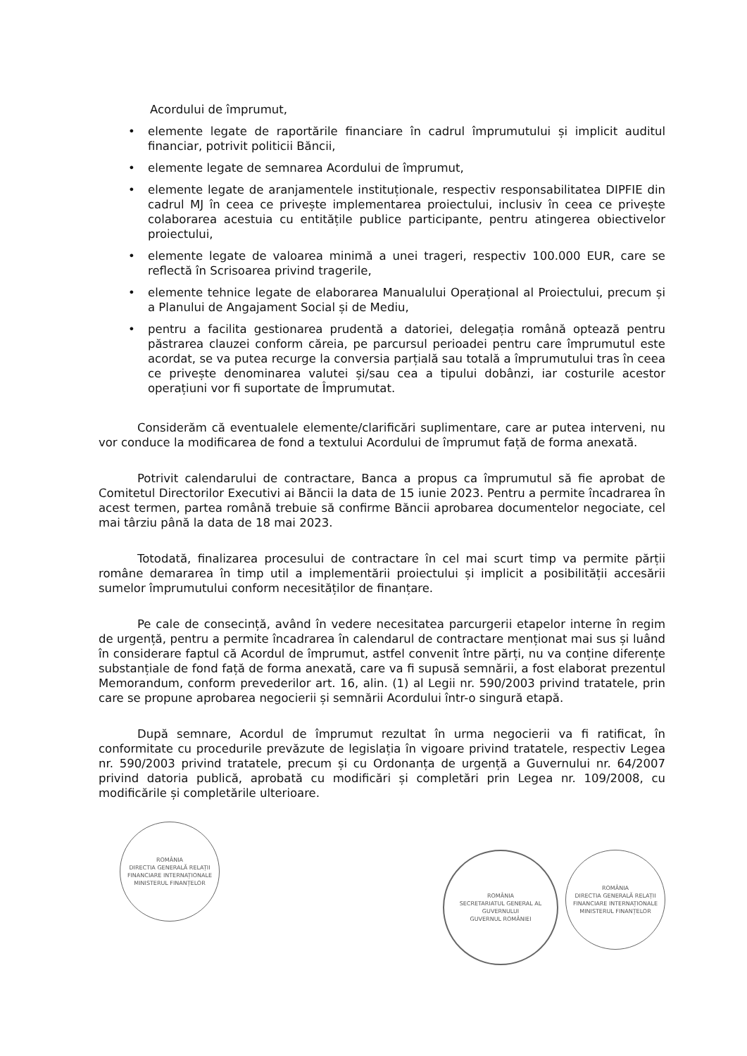Acordului de împrumut,
• elemente legate de raportările financiare în cadrul împrumutului și implicit auditul financiar, potrivit politicii Băncii,
• elemente legate de semnarea Acordului de împrumut,
• elemente legate de aranjamentele instituționale, respectiv responsabilitatea DIPFIE din cadrul MJ în ceea ce privește implementarea proiectului, inclusiv în ceea ce privește colaborarea acestuia cu entitățile publice participante, pentru atingerea obiectivelor proiectului,
• elemente legate de valoarea minimă a unei trageri, respectiv 100.000 EUR, care se reflectă în Scrisoarea privind tragerile,
• elemente tehnice legate de elaborarea Manualului Operațional al Proiectului, precum și a Planului de Angajament Social și de Mediu,
• pentru a facilita gestionarea prudentă a datoriei, delegația română optează pentru păstrarea clauzei conform căreia, pe parcursul perioadei pentru care împrumutul este acordat, se va putea recurge la conversia parțială sau totală a împrumutului tras în ceea ce privește denominarea valutei și/sau cea a tipului dobânzi, iar costurile acestor operațiuni vor fi suportate de Împrumutat.
Considerăm că eventualele elemente/clarificări suplimentare, care ar putea interveni, nu vor conduce la modificarea de fond a textului Acordului de împrumut față de forma anexată.
Potrivit calendarului de contractare, Banca a propus ca împrumutul să fie aprobat de Comitetul Directorilor Executivi ai Băncii la data de 15 iunie 2023. Pentru a permite încadrarea în acest termen, partea română trebuie să confirme Băncii aprobarea documentelor negociate, cel mai târziu până la data de 18 mai 2023.
Totodată, finalizarea procesului de contractare în cel mai scurt timp va permite părții române demararea în timp util a implementării proiectului și implicit a posibilității accesării sumelor împrumutului conform necesităților de finanțare.
Pe cale de consecință, având în vedere necesitatea parcurgerii etapelor interne în regim de urgență, pentru a permite încadrarea în calendarul de contractare menționat mai sus și luând în considerare faptul că Acordul de împrumut, astfel convenit între părți, nu va conține diferențe substanțiale de fond față de forma anexată, care va fi supusă semnării, a fost elaborat prezentul Memorandum, conform prevederilor art. 16, alin. (1) al Legii nr. 590/2003 privind tratatele, prin care se propune aprobarea negocierii și semnării Acordului într-o singură etapă.
După semnare, Acordul de împrumut rezultat în urma negocierii va fi ratificat, în conformitate cu procedurile prevăzute de legislația în vigoare privind tratatele, respectiv Legea nr. 590/2003 privind tratatele, precum și cu Ordonanța de urgență a Guvernului nr. 64/2007 privind datoria publică, aprobată cu modificări și completări prin Legea nr. 109/2008, cu modificările și completările ulterioare.
ROMÂNIA
DIRECTIA GENERALĂ RELAȚII FINANCIARE INTERNAȚIONALE
MINISTERUL FINANȚELOR
ROMÂNIA
SECRETARIATUL GENERAL AL GUVERNULUI
GUVERNUL ROMÂNIEI
ROMÂNIA
DIRECTIA GENERALĂ RELAȚII FINANCIARE INTERNAȚIONALE
MINISTERUL FINANȚELOR